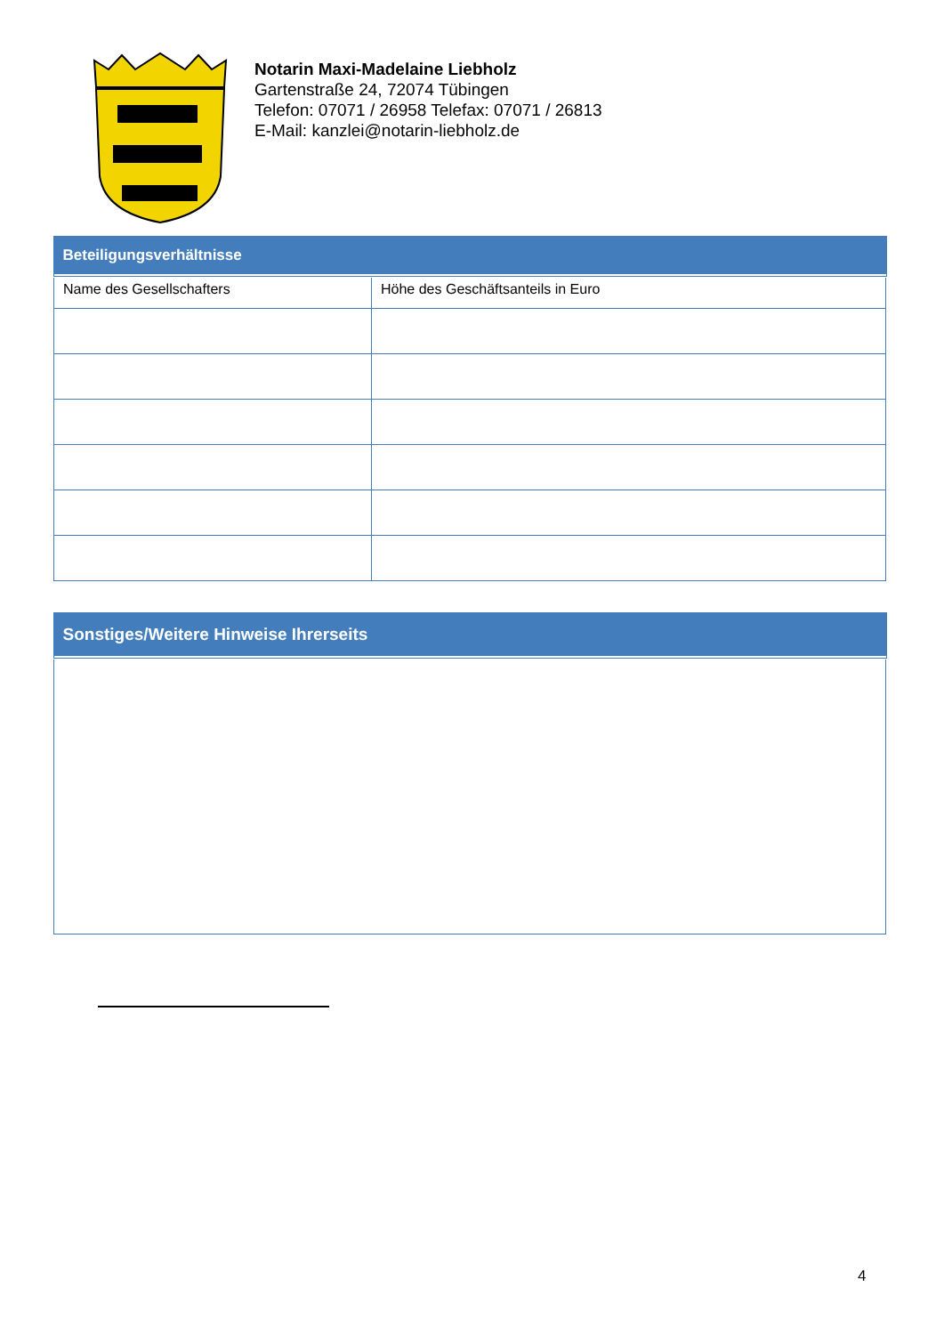Notarin Maxi-Madelaine Liebholz
Gartenstraße 24, 72074 Tübingen
Telefon: 07071 / 26958 Telefax: 07071 / 26813
E-Mail: kanzlei@notarin-liebholz.de
| Beteiligungsverhältnisse | |
| --- | --- |
| Name des Gesellschafters | Höhe des Geschäftsanteils in Euro |
| Sonstiges/Weitere Hinweise Ihrerseits |
| --- |
4